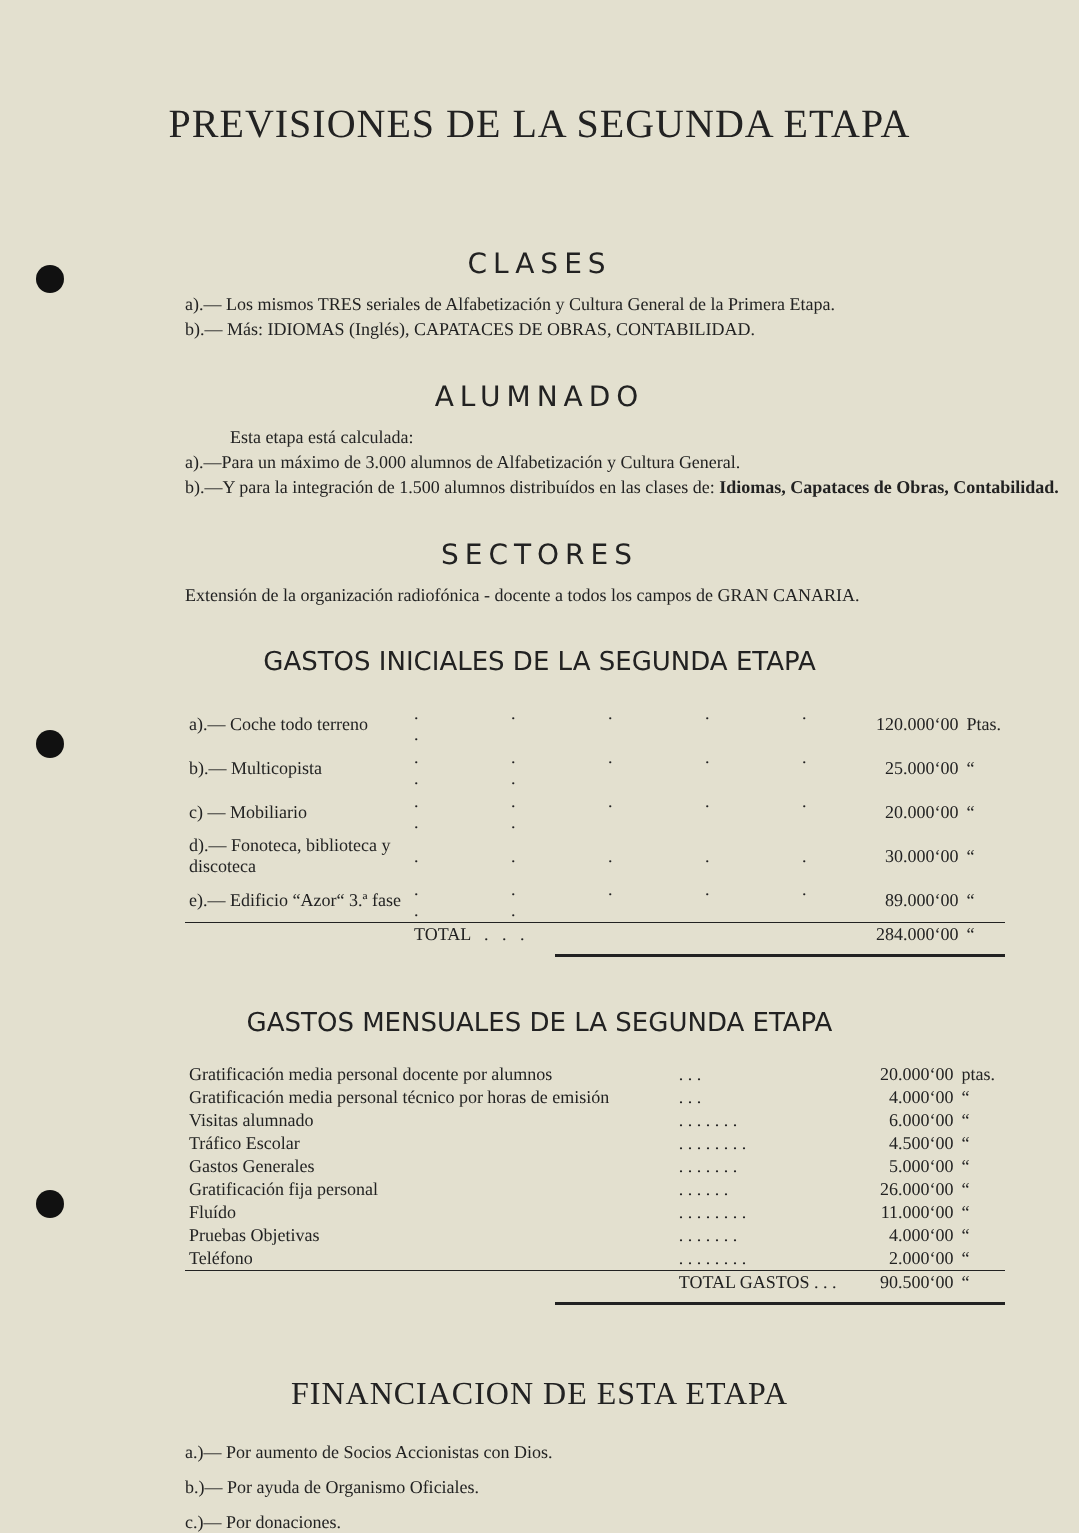PREVISIONES DE LA SEGUNDA ETAPA
CLASES
a).— Los mismos TRES seriales de Alfabetización y Cultura General de la Primera Etapa.
b).— Más: IDIOMAS (Inglés), CAPATACES DE OBRAS, CONTABILIDAD.
ALUMNADO
Esta etapa está calculada:
a).—Para un máximo de 3.000 alumnos de Alfabetización y Cultura General.
b).—Y para la integración de 1.500 alumnos distribuídos en las clases de: Idiomas, Capataces de Obras, Contabilidad.
SECTORES
Extensión de la organización radiofónica - docente a todos los campos de GRAN CANARIA.
GASTOS INICIALES DE LA SEGUNDA ETAPA
| a).— Coche todo terreno | . . . . . . | 120.000‘00 | Ptas. |
| b).— Multicopista | . . . . . . . | 25.000‘00 | “ |
| c) — Mobiliario | . . . . . . . | 20.000‘00 | “ |
| d).— Fonoteca, biblioteca y discoteca | . . . . . | 30.000‘00 | “ |
| e).— Edificio “Azor“ 3.ª fase | . . . . . . . | 89.000‘00 | “ |
| | TOTAL . . . | 284.000‘00 | “ |
GASTOS MENSUALES DE LA SEGUNDA ETAPA
| Gratificación media personal docente por alumnos | . . . | 20.000‘00 | ptas. |
| Gratificación media personal técnico por horas de emisión | . . . | 4.000‘00 | “ |
| Visitas alumnado | . . . . . . . | 6.000‘00 | “ |
| Tráfico Escolar | . . . . . . . . | 4.500‘00 | “ |
| Gastos Generales | . . . . . . . | 5.000‘00 | “ |
| Gratificación fija personal | . . . . . . | 26.000‘00 | “ |
| Fluído | . . . . . . . . | 11.000‘00 | “ |
| Pruebas Objetivas | . . . . . . . | 4.000‘00 | “ |
| Teléfono | . . . . . . . . | 2.000‘00 | “ |
| | TOTAL GASTOS . . . | 90.500‘00 | “ |
FINANCIACION DE ESTA ETAPA
a.)— Por aumento de Socios Accionistas con Dios.
b.)— Por ayuda de Organismo Oficiales.
c.)— Por donaciones.